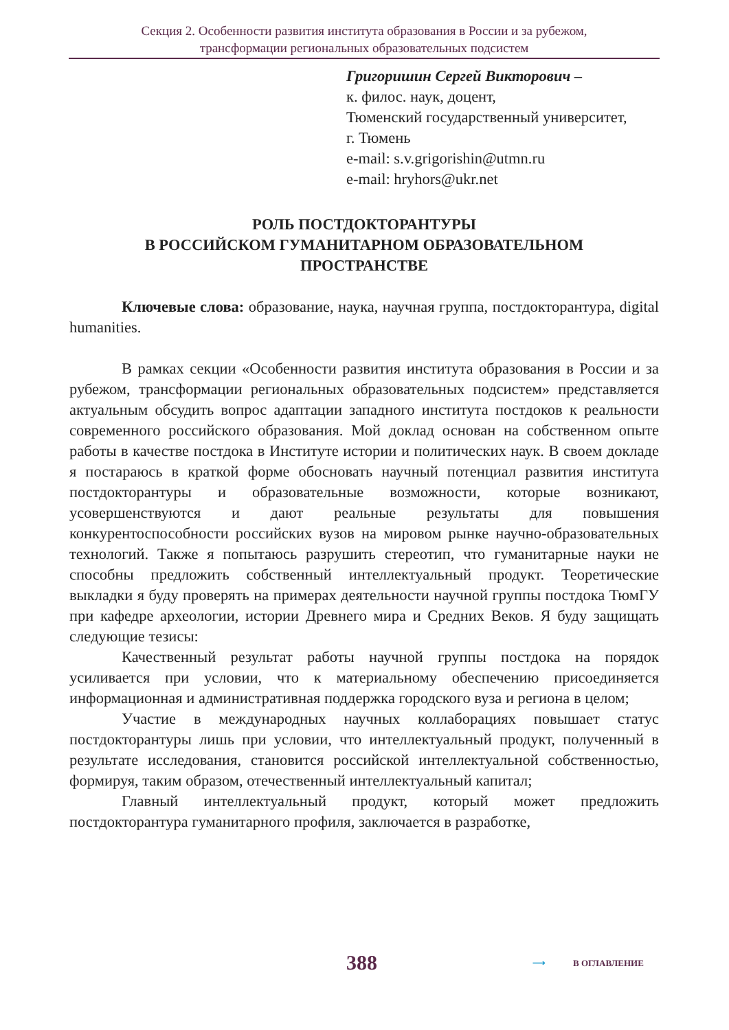Секция 2. Особенности развития института образования в России и за рубежом,
трансформации региональных образовательных подсистем
Григоришин Сергей Викторович –
к. филос. наук, доцент,
Тюменский государственный университет,
г. Тюмень
e-mail: s.v.grigorishin@utmn.ru
e-mail: hryhors@ukr.net
РОЛЬ ПОСТДОКТОРАНТУРЫ
В РОССИЙСКОМ ГУМАНИТАРНОМ ОБРАЗОВАТЕЛЬНОМ
ПРОСТРАНСТВЕ
Ключевые слова: образование, наука, научная группа, постдокторантура, digital humanities.
В рамках секции «Особенности развития института образования в России и за рубежом, трансформации региональных образовательных подсистем» представляется актуальным обсудить вопрос адаптации западного института постдоков к реальности современного российского образования. Мой доклад основан на собственном опыте работы в качестве постдока в Институте истории и политических наук. В своем докладе я постараюсь в краткой форме обосновать научный потенциал развития института постдокторантуры и образовательные возможности, которые возникают, усовершенствуются и дают реальные результаты для повышения конкурентоспособности российских вузов на мировом рынке научно-образовательных технологий. Также я попытаюсь разрушить стереотип, что гуманитарные науки не способны предложить собственный интеллектуальный продукт. Теоретические выкладки я буду проверять на примерах деятельности научной группы постдока ТюмГУ при кафедре археологии, истории Древнего мира и Средних Веков. Я буду защищать следующие тезисы:
Качественный результат работы научной группы постдока на порядок усиливается при условии, что к материальному обеспечению присоединяется информационная и административная поддержка городского вуза и региона в целом;
Участие в международных научных коллаборациях повышает статус постдокторантуры лишь при условии, что интеллектуальный продукт, полученный в результате исследования, становится российской интеллектуальной собственностью, формируя, таким образом, отечественный интеллектуальный капитал;
Главный интеллектуальный продукт, который может предложить постдокторантура гуманитарного профиля, заключается в разработке,
388 ⟶ В ОГЛАВЛЕНИЕ